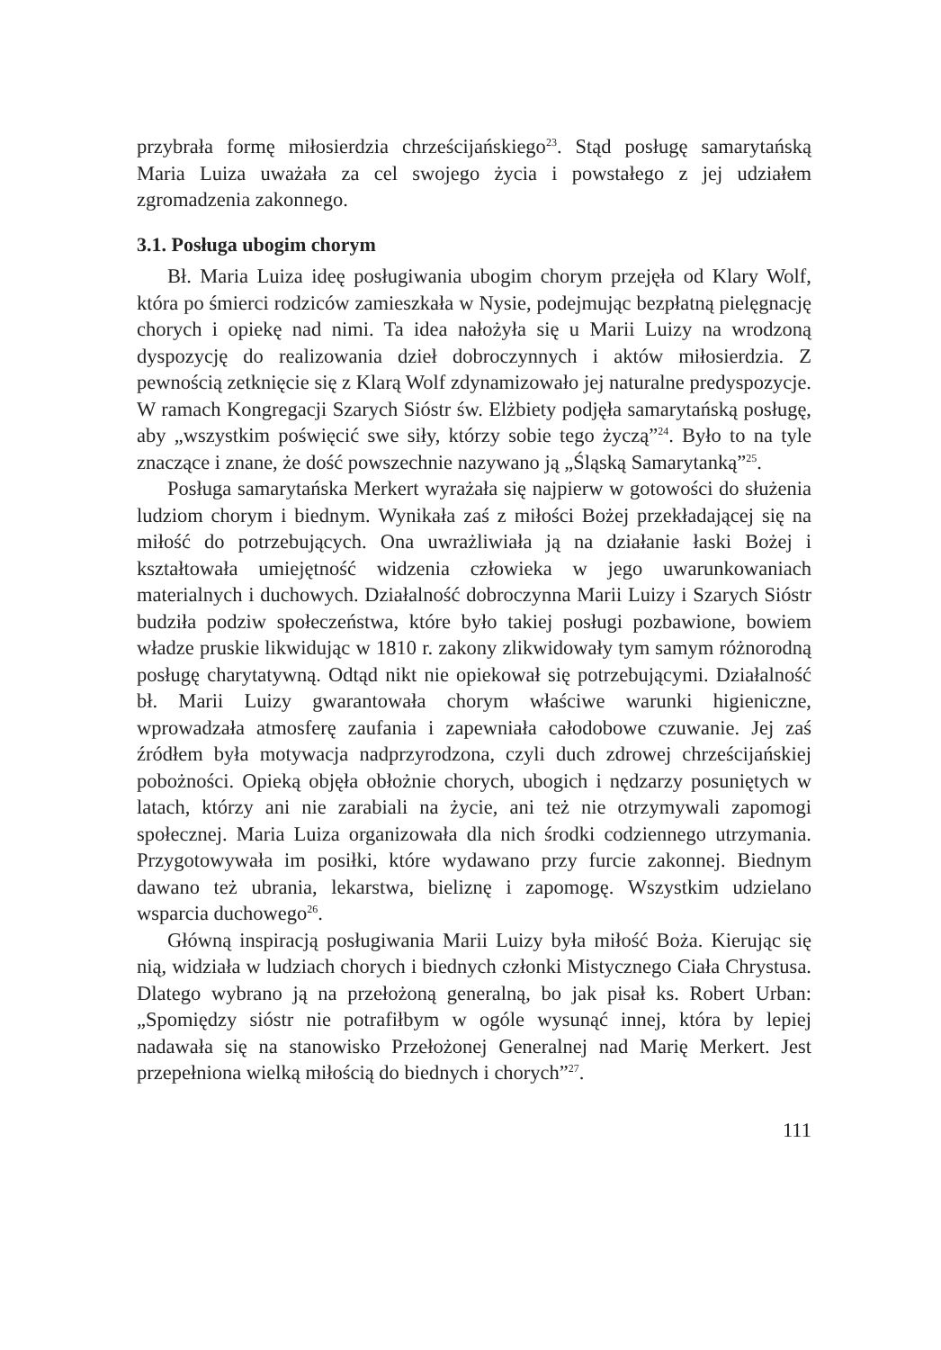przybrała formę miłosierdzia chrześcijańskiego<sup>23</sup>. Stąd posługę samarytańską Maria Luiza uważała za cel swojego życia i powstałego z jej udziałem zgromadzenia zakonnego.
3.1. Posługa ubogim chorym
Bł. Maria Luiza ideę posługiwania ubogim chorym przejęła od Klary Wolf, która po śmierci rodziców zamieszkała w Nysie, podejmując bezpłatną pielęgnację chorych i opiekę nad nimi. Ta idea nałożyła się u Marii Luizy na wrodzoną dyspozycję do realizowania dzieł dobroczynnych i aktów miłosierdzia. Z pewnością zetknięcie się z Klarą Wolf zdynamizowało jej naturalne predyspozycje. W ramach Kongregacji Szarych Sióstr św. Elżbiety podjęła samarytańską posługę, aby „wszystkim poświęcić swe siły, którzy sobie tego życzą”<sup>24</sup>. Było to na tyle znaczące i znane, że dość powszechnie nazywano ją „Śląską Samarytanką”<sup>25</sup>.
Posługa samarytańska Merkert wyrażała się najpierw w gotowości do służenia ludziom chorym i biednym. Wynikała zaś z miłości Bożej przekładającej się na miłość do potrzebujących. Ona uwrażliwiała ją na działanie łaski Bożej i kształtowała umiejętność widzenia człowieka w jego uwarunkowaniach materialnych i duchowych. Działalność dobroczynna Marii Luizy i Szarych Sióstr budziła podziw społeczeństwa, które było takiej posługi pozbawione, bowiem władze pruskie likwidując w 1810 r. zakony zlikwidowały tym samym różnorodną posługę charytatywną. Odtąd nikt nie opiekował się potrzebującymi. Działalność bł. Marii Luizy gwarantowała chorym właściwe warunki higieniczne, wprowadzała atmosferę zaufania i zapewniała całodobowe czuwanie. Jej zaś źródłem była motywacja nadprzyrodzona, czyli duch zdrowej chrześcijańskiej pobożności. Opieką objęła obłożnie chorych, ubogich i nędzarzy posuniętych w latach, którzy ani nie zarabiali na życie, ani też nie otrzymywali zapomogi społecznej. Maria Luiza organizowała dla nich środki codziennego utrzymania. Przygotowywała im posiłki, które wydawano przy furcie zakonnej. Biednym dawano też ubrania, lekarstwa, bieliznę i zapomogę. Wszystkim udzielano wsparcia duchowego<sup>26</sup>.
Główną inspiracją posługiwania Marii Luizy była miłość Boża. Kierując się nią, widziała w ludziach chorych i biednych członki Mistycznego Ciała Chrystusa. Dlatego wybrano ją na przełożoną generalną, bo jak pisał ks. Robert Urban: „Spomiędzy sióstr nie potrafiłbym w ogóle wysunąć innej, która by lepiej nadawała się na stanowisko Przełożonej Generalnej nad Marię Merkert. Jest przepełniona wielką miłością do biednych i chorych”<sup>27</sup>.
111